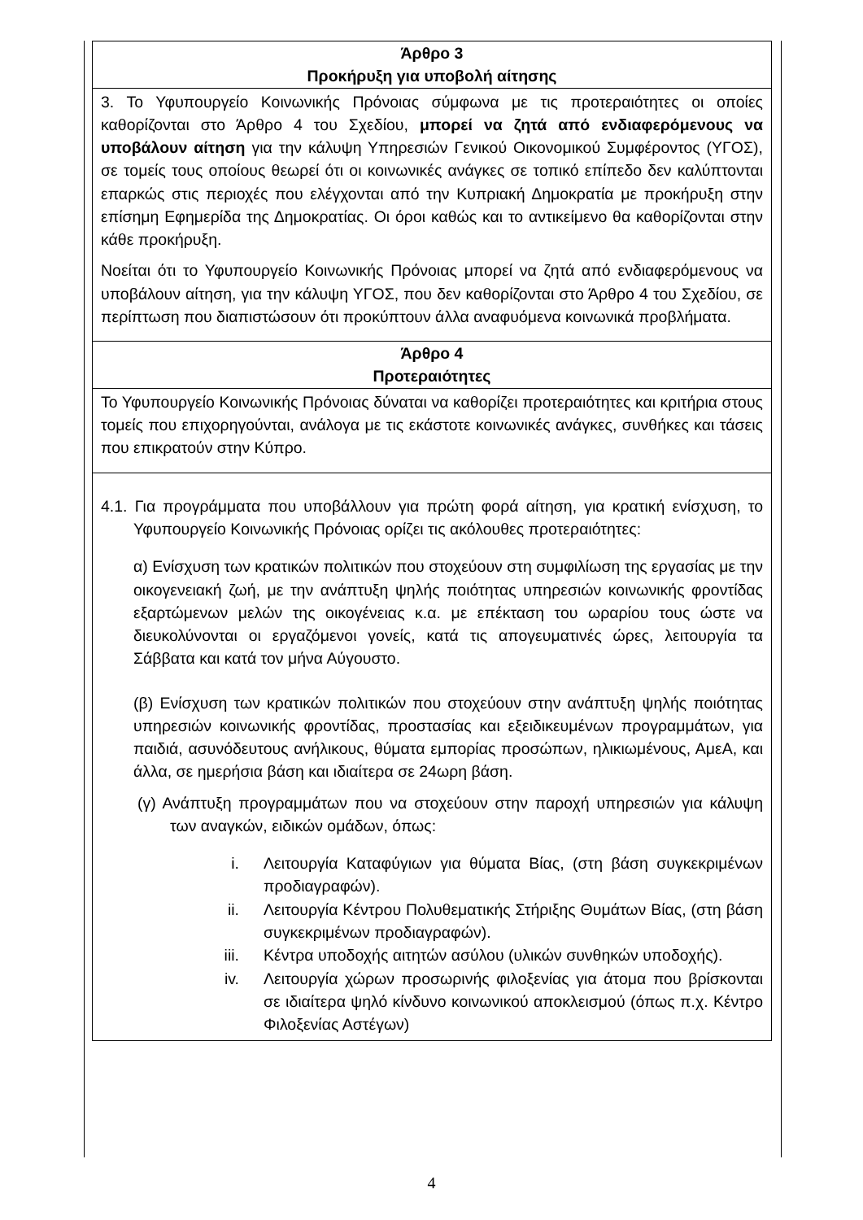| Άρθρο 3 Προκήρυξη για υποβολή αίτησης |
| --- |
| 3. Το Υφυπουργείο Κοινωνικής Πρόνοιας σύμφωνα με τις προτεραιότητες οι οποίες καθορίζονται στο Άρθρο 4 του Σχεδίου, μπορεί να ζητά από ενδιαφερόμενους να υποβάλουν αίτηση για την κάλυψη Υπηρεσιών Γενικού Οικονομικού Συμφέροντος (ΥΓΟΣ), σε τομείς τους οποίους θεωρεί ότι οι κοινωνικές ανάγκες σε τοπικό επίπεδο δεν καλύπτονται επαρκώς στις περιοχές που ελέγχονται από την Κυπριακή Δημοκρατία με προκήρυξη στην επίσημη Εφημερίδα της Δημοκρατίας. Οι όροι καθώς και το αντικείμενο θα καθορίζονται στην κάθε προκήρυξη. Νοείται ότι το Υφυπουργείο Κοινωνικής Πρόνοιας μπορεί να ζητά από ενδιαφερόμενους να υποβάλουν αίτηση, για την κάλυψη ΥΓΟΣ, που δεν καθορίζονται στο Άρθρο 4 του Σχεδίου, σε περίπτωση που διαπιστώσουν ότι προκύπτουν άλλα αναφυόμενα κοινωνικά προβλήματα. |
| Άρθρο 4 Προτεραιότητες |
| Το Υφυπουργείο Κοινωνικής Πρόνοιας δύναται να καθορίζει προτεραιότητες και κριτήρια στους τομείς που επιχορηγούνται, ανάλογα με τις εκάστοτε κοινωνικές ανάγκες, συνθήκες και τάσεις που επικρατούν στην Κύπρο. |
| 4.1. Για προγράμματα που υποβάλλουν για πρώτη φορά αίτηση, για κρατική ενίσχυση, το Υφυπουργείο Κοινωνικής Πρόνοιας ορίζει τις ακόλουθες προτεραιότητες: α) Ενίσχυση των κρατικών πολιτικών που στοχεύουν στη συμφιλίωση της εργασίας με την οικογενειακή ζωή, με την ανάπτυξη ψηλής ποιότητας υπηρεσιών κοινωνικής φροντίδας εξαρτώμενων μελών της οικογένειας κ.α. με επέκταση του ωραρίου τους ώστε να διευκολύνονται οι εργαζόμενοι γονείς, κατά τις απογευματινές ώρες, λειτουργία τα Σάββατα και κατά τον μήνα Αύγουστο. (β) Ενίσχυση των κρατικών πολιτικών που στοχεύουν στην ανάπτυξη ψηλής ποιότητας υπηρεσιών κοινωνικής φροντίδας, προστασίας και εξειδικευμένων προγραμμάτων, για παιδιά, ασυνόδευτους ανήλικους, θύματα εμπορίας προσώπων, ηλικιωμένους, ΑμεΑ, και άλλα, σε ημερήσια βάση και ιδιαίτερα σε 24ωρη βάση. (γ) Ανάπτυξη προγραμμάτων που να στοχεύουν στην παροχή υπηρεσιών για κάλυψη των αναγκών, ειδικών ομάδων, όπως: i. Λειτουργία Καταφύγιων για θύματα Βίας, (στη βάση συγκεκριμένων προδιαγραφών). ii. Λειτουργία Κέντρου Πολυθεματικής Στήριξης Θυμάτων Βίας, (στη βάση συγκεκριμένων προδιαγραφών). iii. Κέντρα υποδοχής αιτητών ασύλου (υλικών συνθηκών υποδοχής). iv. Λειτουργία χώρων προσωρινής φιλοξενίας για άτομα που βρίσκονται σε ιδιαίτερα ψηλό κίνδυνο κοινωνικού αποκλεισμού (όπως π.χ. Κέντρο Φιλοξενίας Αστέγων) |
4